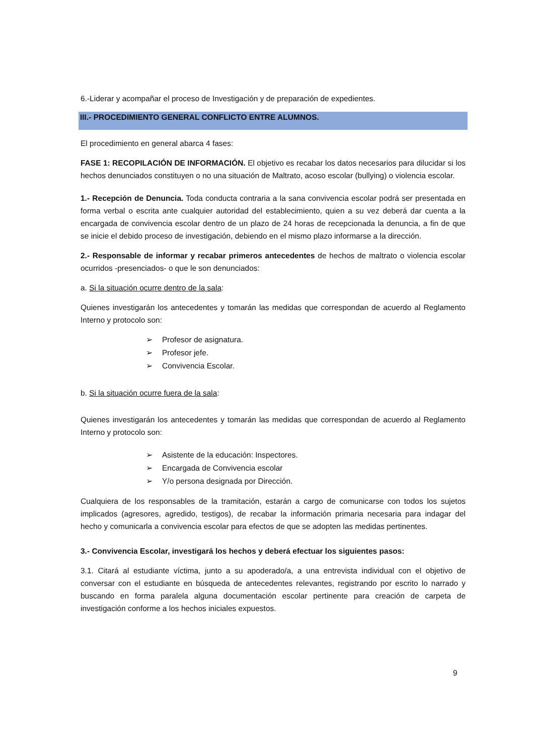6.-Liderar y acompañar el proceso de Investigación y de preparación de expedientes.
III.- PROCEDIMIENTO GENERAL CONFLICTO ENTRE ALUMNOS.
El procedimiento en general abarca 4 fases:
FASE 1: RECOPILACIÓN DE INFORMACIÓN. El objetivo es recabar los datos necesarios para dilucidar si los hechos denunciados constituyen o no una situación de Maltrato, acoso escolar (bullying) o violencia escolar.
1.- Recepción de Denuncia. Toda conducta contraria a la sana convivencia escolar podrá ser presentada en forma verbal o escrita ante cualquier autoridad del establecimiento, quien a su vez deberá dar cuenta a la encargada de convivencia escolar dentro de un plazo de 24 horas de recepcionada la denuncia, a fin de que se inicie el debido proceso de investigación, debiendo en el mismo plazo informarse a la dirección.
2.- Responsable de informar y recabar primeros antecedentes de hechos de maltrato o violencia escolar ocurridos -presenciados- o que le son denunciados:
a. Si la situación ocurre dentro de la sala:
Quienes investigarán los antecedentes y tomarán las medidas que correspondan de acuerdo al Reglamento Interno y protocolo son:
➢ Profesor de asignatura.
➢ Profesor jefe.
➢ Convivencia Escolar.
b. Si la situación ocurre fuera de la sala:
Quienes investigarán los antecedentes y tomarán las medidas que correspondan de acuerdo al Reglamento Interno y protocolo son:
➢ Asistente de la educación: Inspectores.
➢ Encargada de Convivencia escolar
➢ Y/o persona designada por Dirección.
Cualquiera de los responsables de la tramitación, estarán a cargo de comunicarse con todos los sujetos implicados (agresores, agredido, testigos), de recabar la información primaria necesaria para indagar del hecho y comunicarla a convivencia escolar para efectos de que se adopten las medidas pertinentes.
3.- Convivencia Escolar, investigará los hechos y deberá efectuar los siguientes pasos:
3.1. Citará al estudiante víctima, junto a su apoderado/a, a una entrevista individual con el objetivo de conversar con el estudiante en búsqueda de antecedentes relevantes, registrando por escrito lo narrado y buscando en forma paralela alguna documentación escolar pertinente para creación de carpeta de investigación conforme a los hechos iniciales expuestos.
9